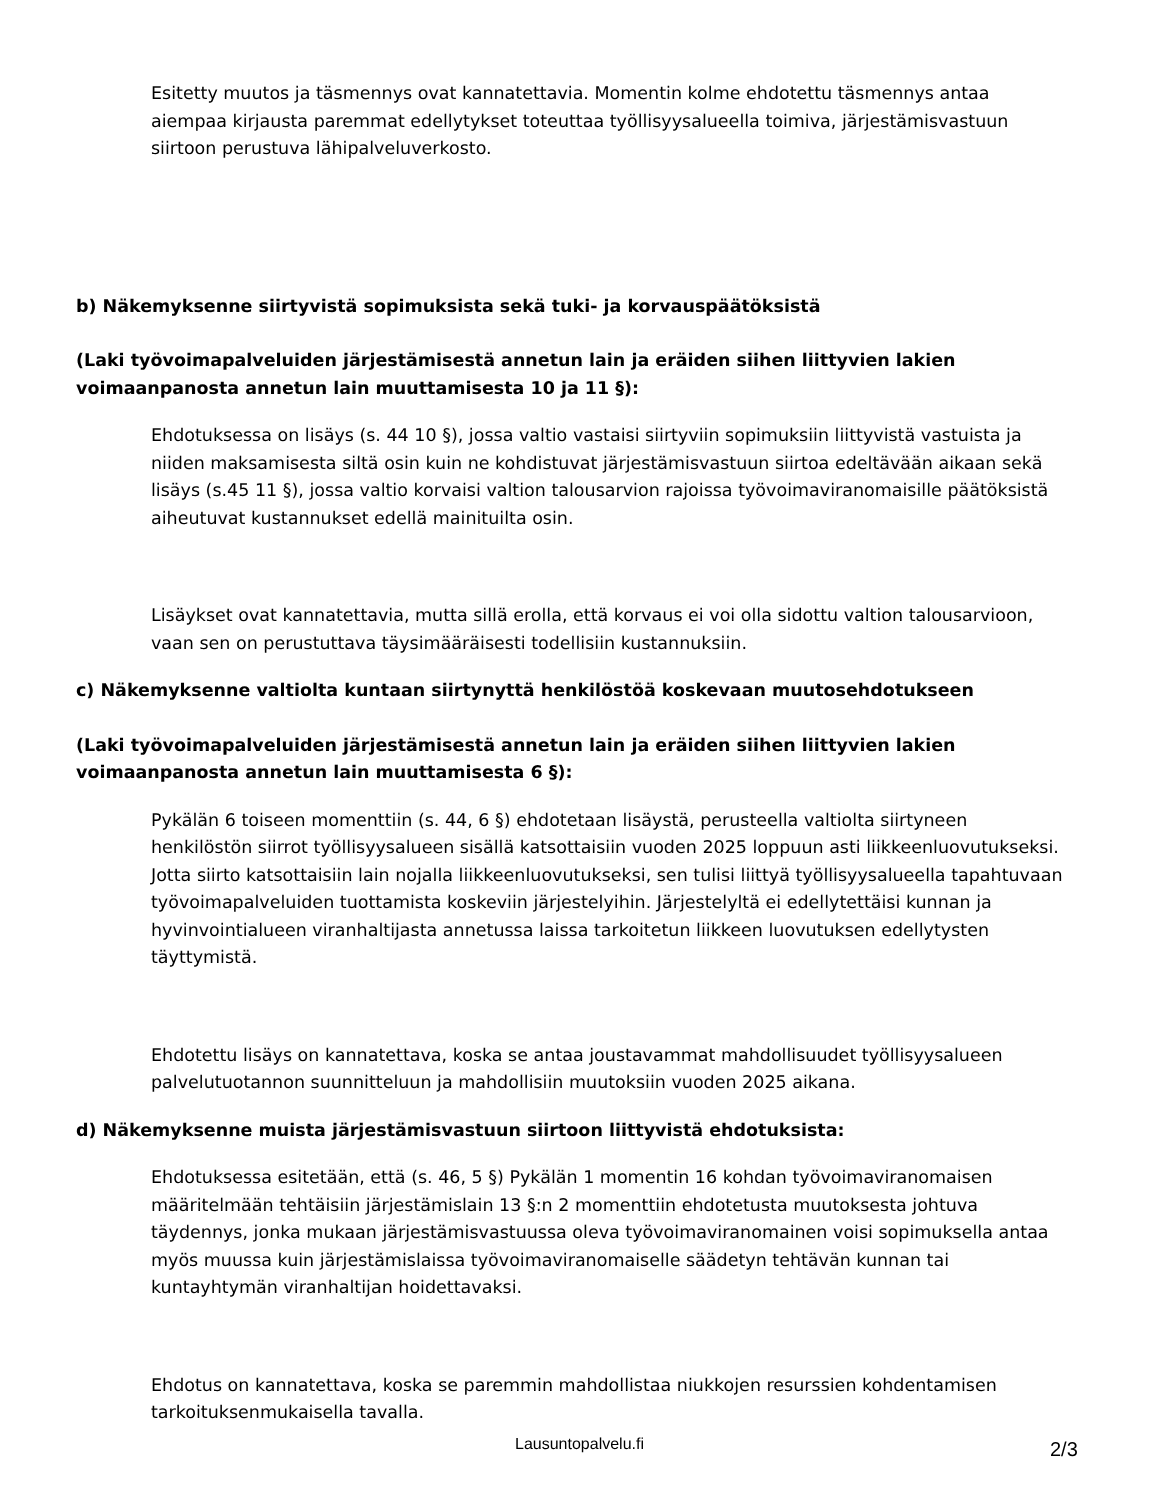Esitetty muutos ja täsmennys ovat kannatettavia. Momentin kolme ehdotettu täsmennys antaa aiempaa kirjausta paremmat edellytykset toteuttaa työllisyysalueella toimiva, järjestämisvastuun siirtoon perustuva lähipalveluverkosto.
b) Näkemyksenne siirtyvistä sopimuksista sekä tuki- ja korvauspäätöksistä
(Laki työvoimapalveluiden järjestämisestä annetun lain ja eräiden siihen liittyvien lakien voimaanpanosta annetun lain muuttamisesta 10 ja 11 §):
Ehdotuksessa on lisäys (s. 44 10 §), jossa valtio vastaisi siirtyviin sopimuksiin liittyvistä vastuista ja niiden maksamisesta siltä osin kuin ne kohdistuvat järjestämisvastuun siirtoa edeltävään aikaan sekä lisäys (s.45 11 §), jossa valtio korvaisi valtion talousarvion rajoissa työvoimaviranomaisille päätöksistä aiheutuvat kustannukset edellä mainituilta osin.
Lisäykset ovat kannatettavia, mutta sillä erolla, että korvaus ei voi olla sidottu valtion talousarvioon, vaan sen on perustuttava täysimääräisesti todellisiin kustannuksiin.
c) Näkemyksenne valtiolta kuntaan siirtynyttä henkilöstöä koskevaan muutosehdotukseen
(Laki työvoimapalveluiden järjestämisestä annetun lain ja eräiden siihen liittyvien lakien voimaanpanosta annetun lain muuttamisesta 6 §):
Pykälän 6 toiseen momenttiin (s. 44, 6 §) ehdotetaan lisäystä, perusteella valtiolta siirtyneen henkilöstön siirrot työllisyysalueen sisällä katsottaisiin vuoden 2025 loppuun asti liikkeenluovutukseksi. Jotta siirto katsottaisiin lain nojalla liikkeenluovutukseksi, sen tulisi liittyä työllisyysalueella tapahtuvaan työvoimapalveluiden tuottamista koskeviin järjestelyihin. Järjestelyltä ei edellytettäisi kunnan ja hyvinvointialueen viranhaltijasta annetussa laissa tarkoitetun liikkeen luovutuksen edellytysten täyttymistä.
Ehdotettu lisäys on kannatettava, koska se antaa joustavammat mahdollisuudet työllisyysalueen palvelutuotannon suunnitteluun ja mahdollisiin muutoksiin vuoden 2025 aikana.
d) Näkemyksenne muista järjestämisvastuun siirtoon liittyvistä ehdotuksista:
Ehdotuksessa esitetään, että (s. 46, 5 §) Pykälän 1 momentin 16 kohdan työvoimaviranomaisen määritelmään tehtäisiin järjestämislain 13 §:n 2 momenttiin ehdotetusta muutoksesta johtuva täydennys, jonka mukaan järjestämisvastuussa oleva työvoimaviranomainen voisi sopimuksella antaa myös muussa kuin järjestämislaissa työvoimaviranomaiselle säädetyn tehtävän kunnan tai kuntayhtymän viranhaltijan hoidettavaksi.
Ehdotus on kannatettava, koska se paremmin mahdollistaa niukkojen resurssien kohdentamisen tarkoituksenmukaisella tavalla.
Lausuntopalvelu.fi 2/3